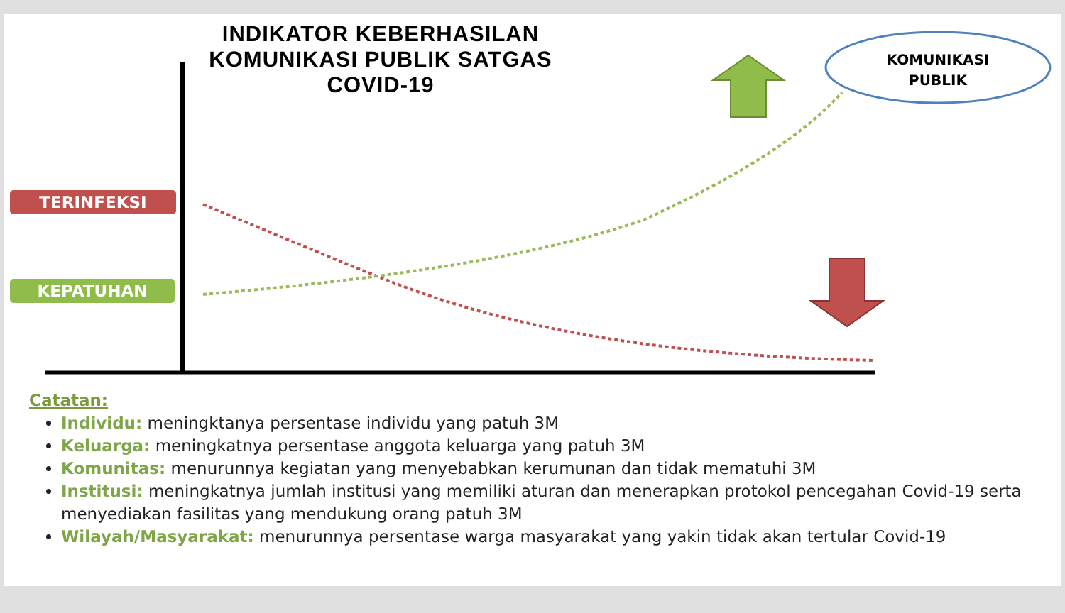INDIKATOR KEBERHASILAN
KOMUNIKASI PUBLIK SATGAS
COVID-19
KOMUNIKASI
PUBLIK
TERINFEKSI
KEPATUHAN
Catatan:
Individu: meningktanya persentase individu yang patuh 3M
Keluarga: meningkatnya persentase anggota keluarga yang patuh 3M
Komunitas: menurunnya kegiatan yang menyebabkan kerumunan dan tidak mematuhi 3M
Institusi: meningkatnya jumlah institusi yang memiliki aturan dan menerapkan protokol pencegahan Covid-19 serta menyediakan fasilitas yang mendukung orang patuh 3M
Wilayah/Masyarakat: menurunnya persentase warga masyarakat yang yakin tidak akan tertular Covid-19